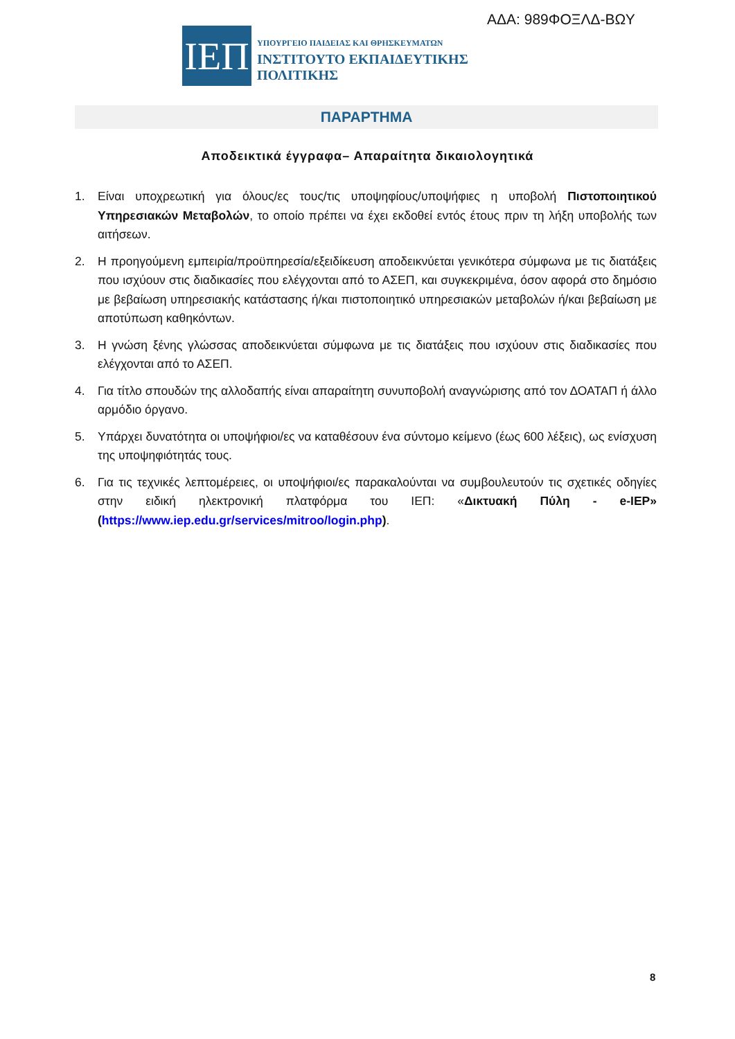ΑΔΑ: 989ΦΟΞΛΔ-ΒΩΥ
ΙΕΠ
ΥΠΟΥΡΓΕΙΟ ΠΑΙΔΕΙΑΣ ΚΑΙ ΘΡΗΣΚΕΥΜΑΤΩΝ
ΙΝΣΤΙΤΟΥΤΟ ΕΚΠΑΙΔΕΥΤΙΚΗΣ ΠΟΛΙΤΙΚΗΣ
ΠΑΡΑΡΤΗΜΑ
Αποδεικτικά έγγραφα– Απαραίτητα δικαιολογητικά
1. Είναι υποχρεωτική για όλους/ες τους/τις υποψηφίους/υποψήφιες η υποβολή Πιστοποιητικού Υπηρεσιακών Μεταβολών, το οποίο πρέπει να έχει εκδοθεί εντός έτους πριν τη λήξη υποβολής των αιτήσεων.
2. Η προηγούμενη εμπειρία/προϋπηρεσία/εξειδίκευση αποδεικνύεται γενικότερα σύμφωνα με τις διατάξεις που ισχύουν στις διαδικασίες που ελέγχονται από το ΑΣΕΠ, και συγκεκριμένα, όσον αφορά στο δημόσιο με βεβαίωση υπηρεσιακής κατάστασης ή/και πιστοποιητικό υπηρεσιακών μεταβολών ή/και βεβαίωση με αποτύπωση καθηκόντων.
3. Η γνώση ξένης γλώσσας αποδεικνύεται σύμφωνα με τις διατάξεις που ισχύουν στις διαδικασίες που ελέγχονται από το ΑΣΕΠ.
4. Για τίτλο σπουδών της αλλοδαπής είναι απαραίτητη συνυποβολή αναγνώρισης από τον ΔΟΑΤΑΠ ή άλλο αρμόδιο όργανο.
5. Υπάρχει δυνατότητα οι υποψήφιοι/ες να καταθέσουν ένα σύντομο κείμενο (έως 600 λέξεις), ως ενίσχυση της υποψηφιότητάς τους.
6. Για τις τεχνικές λεπτομέρειες, οι υποψήφιοι/ες παρακαλούνται να συμβουλευτούν τις σχετικές οδηγίες στην ειδική ηλεκτρονική πλατφόρμα του ΙΕΠ: «Δικτυακή Πύλη - e-IEP» (https://www.iep.edu.gr/services/mitroo/login.php).
8